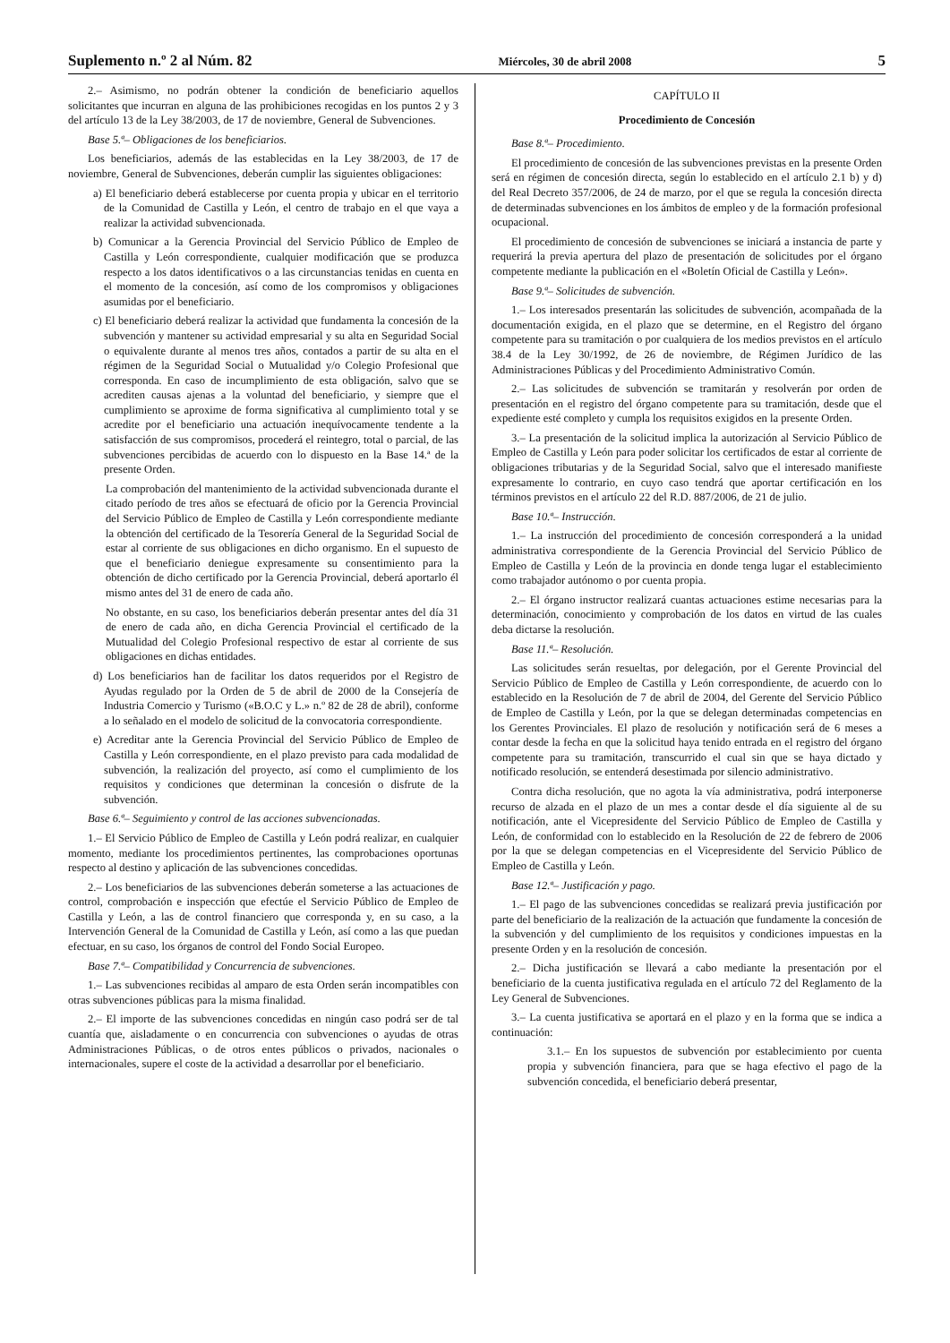Suplemento n.º 2 al Núm. 82 Miércoles, 30 de abril 2008 5
2.– Asimismo, no podrán obtener la condición de beneficiario aquellos solicitantes que incurran en alguna de las prohibiciones recogidas en los puntos 2 y 3 del artículo 13 de la Ley 38/2003, de 17 de noviembre, General de Subvenciones.
Base 5.ª– Obligaciones de los beneficiarios.
Los beneficiarios, además de las establecidas en la Ley 38/2003, de 17 de noviembre, General de Subvenciones, deberán cumplir las siguientes obligaciones:
a) El beneficiario deberá establecerse por cuenta propia y ubicar en el territorio de la Comunidad de Castilla y León, el centro de trabajo en el que vaya a realizar la actividad subvencionada.
b) Comunicar a la Gerencia Provincial del Servicio Público de Empleo de Castilla y León correspondiente, cualquier modificación que se produzca respecto a los datos identificativos o a las circunstancias tenidas en cuenta en el momento de la concesión, así como de los compromisos y obligaciones asumidas por el beneficiario.
c) El beneficiario deberá realizar la actividad que fundamenta la concesión de la subvención y mantener su actividad empresarial y su alta en Seguridad Social o equivalente durante al menos tres años, contados a partir de su alta en el régimen de la Seguridad Social o Mutualidad y/o Colegio Profesional que corresponda. En caso de incumplimiento de esta obligación, salvo que se acrediten causas ajenas a la voluntad del beneficiario, y siempre que el cumplimiento se aproxime de forma significativa al cumplimiento total y se acredite por el beneficiario una actuación inequívocamente tendente a la satisfacción de sus compromisos, procederá el reintegro, total o parcial, de las subvenciones percibidas de acuerdo con lo dispuesto en la Base 14.ª de la presente Orden.
La comprobación del mantenimiento de la actividad subvencionada durante el citado período de tres años se efectuará de oficio por la Gerencia Provincial del Servicio Público de Empleo de Castilla y León correspondiente mediante la obtención del certificado de la Tesorería General de la Seguridad Social de estar al corriente de sus obligaciones en dicho organismo. En el supuesto de que el beneficiario deniegue expresamente su consentimiento para la obtención de dicho certificado por la Gerencia Provincial, deberá aportarlo él mismo antes del 31 de enero de cada año.
No obstante, en su caso, los beneficiarios deberán presentar antes del día 31 de enero de cada año, en dicha Gerencia Provincial el certificado de la Mutualidad del Colegio Profesional respectivo de estar al corriente de sus obligaciones en dichas entidades.
d) Los beneficiarios han de facilitar los datos requeridos por el Registro de Ayudas regulado por la Orden de 5 de abril de 2000 de la Consejería de Industria Comercio y Turismo («B.O.C y L.» n.º 82 de 28 de abril), conforme a lo señalado en el modelo de solicitud de la convocatoria correspondiente.
e) Acreditar ante la Gerencia Provincial del Servicio Público de Empleo de Castilla y León correspondiente, en el plazo previsto para cada modalidad de subvención, la realización del proyecto, así como el cumplimiento de los requisitos y condiciones que determinan la concesión o disfrute de la subvención.
Base 6.ª– Seguimiento y control de las acciones subvencionadas.
1.– El Servicio Público de Empleo de Castilla y León podrá realizar, en cualquier momento, mediante los procedimientos pertinentes, las comprobaciones oportunas respecto al destino y aplicación de las subvenciones concedidas.
2.– Los beneficiarios de las subvenciones deberán someterse a las actuaciones de control, comprobación e inspección que efectúe el Servicio Público de Empleo de Castilla y León, a las de control financiero que corresponda y, en su caso, a la Intervención General de la Comunidad de Castilla y León, así como a las que puedan efectuar, en su caso, los órganos de control del Fondo Social Europeo.
Base 7.ª– Compatibilidad y Concurrencia de subvenciones.
1.– Las subvenciones recibidas al amparo de esta Orden serán incompatibles con otras subvenciones públicas para la misma finalidad.
2.– El importe de las subvenciones concedidas en ningún caso podrá ser de tal cuantía que, aisladamente o en concurrencia con subvenciones o ayudas de otras Administraciones Públicas, o de otros entes públicos o privados, nacionales o internacionales, supere el coste de la actividad a desarrollar por el beneficiario.
CAPÍTULO II
Procedimiento de Concesión
Base 8.ª– Procedimiento.
El procedimiento de concesión de las subvenciones previstas en la presente Orden será en régimen de concesión directa, según lo establecido en el artículo 2.1 b) y d) del Real Decreto 357/2006, de 24 de marzo, por el que se regula la concesión directa de determinadas subvenciones en los ámbitos de empleo y de la formación profesional ocupacional.
El procedimiento de concesión de subvenciones se iniciará a instancia de parte y requerirá la previa apertura del plazo de presentación de solicitudes por el órgano competente mediante la publicación en el «Boletín Oficial de Castilla y León».
Base 9.ª– Solicitudes de subvención.
1.– Los interesados presentarán las solicitudes de subvención, acompañada de la documentación exigida, en el plazo que se determine, en el Registro del órgano competente para su tramitación o por cualquiera de los medios previstos en el artículo 38.4 de la Ley 30/1992, de 26 de noviembre, de Régimen Jurídico de las Administraciones Públicas y del Procedimiento Administrativo Común.
2.– Las solicitudes de subvención se tramitarán y resolverán por orden de presentación en el registro del órgano competente para su tramitación, desde que el expediente esté completo y cumpla los requisitos exigidos en la presente Orden.
3.– La presentación de la solicitud implica la autorización al Servicio Público de Empleo de Castilla y León para poder solicitar los certificados de estar al corriente de obligaciones tributarias y de la Seguridad Social, salvo que el interesado manifieste expresamente lo contrario, en cuyo caso tendrá que aportar certificación en los términos previstos en el artículo 22 del R.D. 887/2006, de 21 de julio.
Base 10.ª– Instrucción.
1.– La instrucción del procedimiento de concesión corresponderá a la unidad administrativa correspondiente de la Gerencia Provincial del Servicio Público de Empleo de Castilla y León de la provincia en donde tenga lugar el establecimiento como trabajador autónomo o por cuenta propia.
2.– El órgano instructor realizará cuantas actuaciones estime necesarias para la determinación, conocimiento y comprobación de los datos en virtud de las cuales deba dictarse la resolución.
Base 11.ª– Resolución.
Las solicitudes serán resueltas, por delegación, por el Gerente Provincial del Servicio Público de Empleo de Castilla y León correspondiente, de acuerdo con lo establecido en la Resolución de 7 de abril de 2004, del Gerente del Servicio Público de Empleo de Castilla y León, por la que se delegan determinadas competencias en los Gerentes Provinciales. El plazo de resolución y notificación será de 6 meses a contar desde la fecha en que la solicitud haya tenido entrada en el registro del órgano competente para su tramitación, transcurrido el cual sin que se haya dictado y notificado resolución, se entenderá desestimada por silencio administrativo.
Contra dicha resolución, que no agota la vía administrativa, podrá interponerse recurso de alzada en el plazo de un mes a contar desde el día siguiente al de su notificación, ante el Vicepresidente del Servicio Público de Empleo de Castilla y León, de conformidad con lo establecido en la Resolución de 22 de febrero de 2006 por la que se delegan competencias en el Vicepresidente del Servicio Público de Empleo de Castilla y León.
Base 12.ª– Justificación y pago.
1.– El pago de las subvenciones concedidas se realizará previa justificación por parte del beneficiario de la realización de la actuación que fundamente la concesión de la subvención y del cumplimiento de los requisitos y condiciones impuestas en la presente Orden y en la resolución de concesión.
2.– Dicha justificación se llevará a cabo mediante la presentación por el beneficiario de la cuenta justificativa regulada en el artículo 72 del Reglamento de la Ley General de Subvenciones.
3.– La cuenta justificativa se aportará en el plazo y en la forma que se indica a continuación:
3.1.– En los supuestos de subvención por establecimiento por cuenta propia y subvención financiera, para que se haga efectivo el pago de la subvención concedida, el beneficiario deberá presentar,